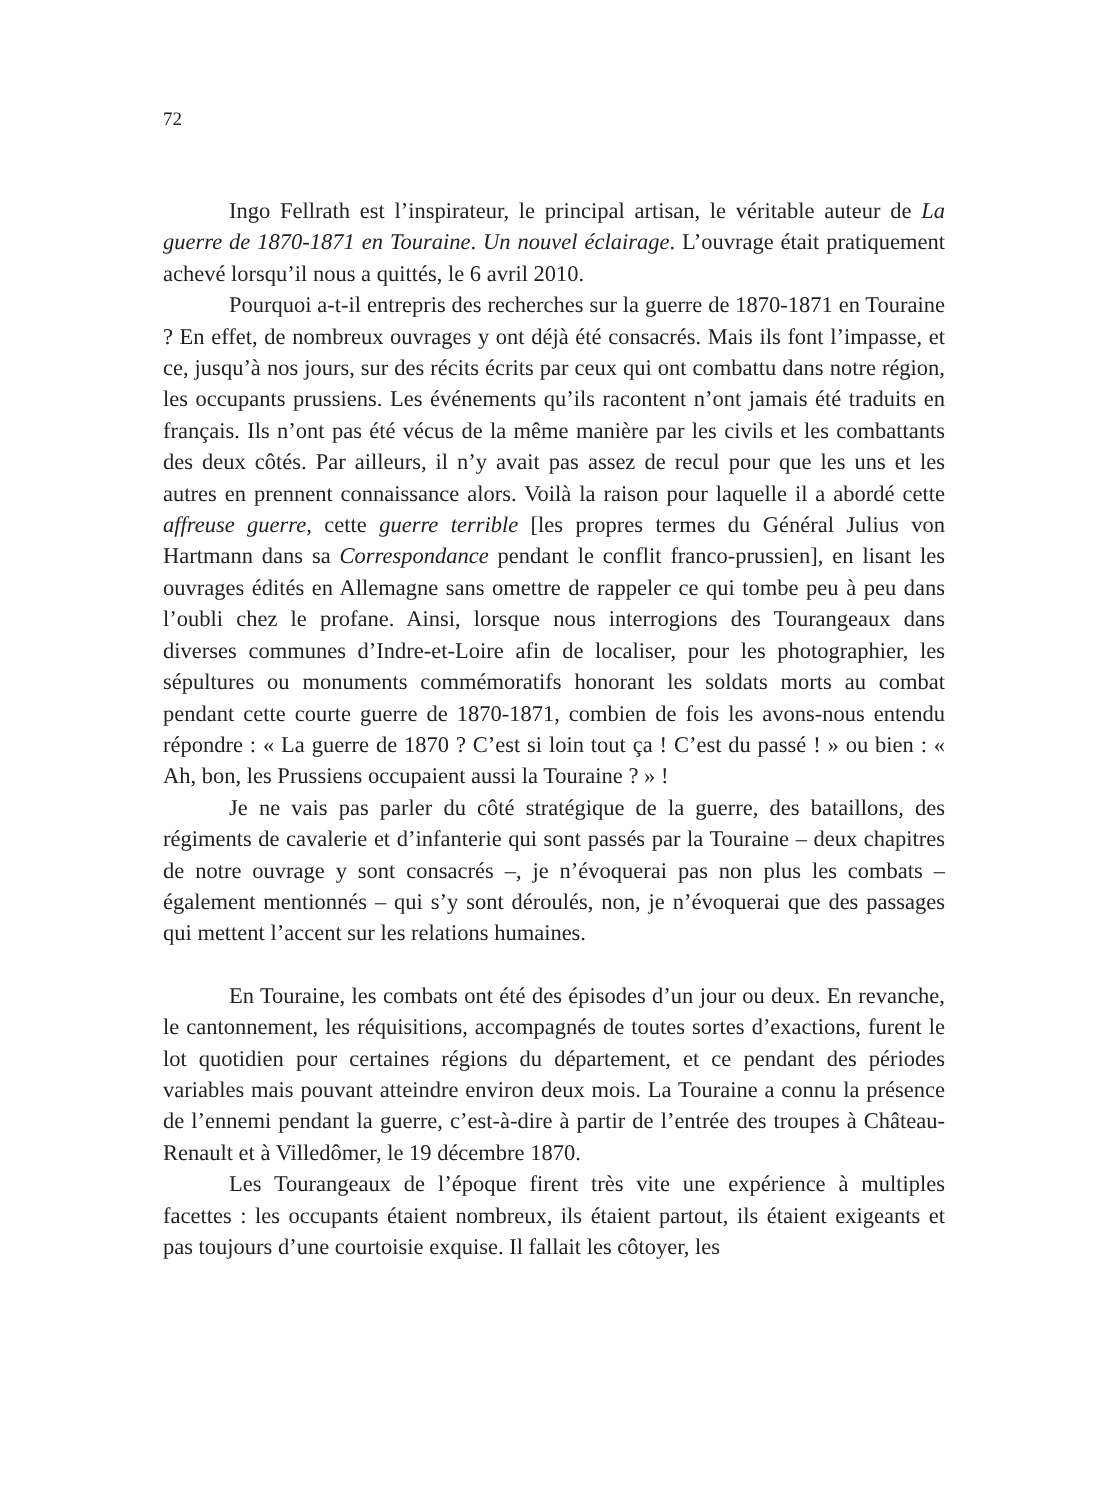72
Ingo Fellrath est l’inspirateur, le principal artisan, le véritable auteur de La guerre de 1870-1871 en Touraine. Un nouvel éclairage. L’ouvrage était pratiquement achevé lorsqu’il nous a quittés, le 6 avril 2010.
Pourquoi a-t-il entrepris des recherches sur la guerre de 1870-1871 en Touraine ? En effet, de nombreux ouvrages y ont déjà été consacrés. Mais ils font l’impasse, et ce, jusqu’à nos jours, sur des récits écrits par ceux qui ont combattu dans notre région, les occupants prussiens. Les événements qu’ils racontent n’ont jamais été traduits en français. Ils n’ont pas été vécus de la même manière par les civils et les combattants des deux côtés. Par ailleurs, il n’y avait pas assez de recul pour que les uns et les autres en prennent connaissance alors. Voilà la raison pour laquelle il a abordé cette affreuse guerre, cette guerre terrible [les propres termes du Général Julius von Hartmann dans sa Correspondance pendant le conflit franco-prussien], en lisant les ouvrages édités en Allemagne sans omettre de rappeler ce qui tombe peu à peu dans l’oubli chez le profane. Ainsi, lorsque nous interrogions des Tourangeaux dans diverses communes d’Indre-et-Loire afin de localiser, pour les photographier, les sépultures ou monuments commémoratifs honorant les soldats morts au combat pendant cette courte guerre de 1870-1871, combien de fois les avons-nous entendu répondre : « La guerre de 1870 ? C’est si loin tout ça ! C’est du passé ! » ou bien : « Ah, bon, les Prussiens occupaient aussi la Touraine ? » !
Je ne vais pas parler du côté stratégique de la guerre, des bataillons, des régiments de cavalerie et d’infanterie qui sont passés par la Touraine – deux chapitres de notre ouvrage y sont consacrés –, je n’évoquerai pas non plus les combats – également mentionnés – qui s’y sont déroulés, non, je n’évoquerai que des passages qui mettent l’accent sur les relations humaines.
En Touraine, les combats ont été des épisodes d’un jour ou deux. En revanche, le cantonnement, les réquisitions, accompagnés de toutes sortes d’exactions, furent le lot quotidien pour certaines régions du département, et ce pendant des périodes variables mais pouvant atteindre environ deux mois. La Touraine a connu la présence de l’ennemi pendant la guerre, c’est-à-dire à partir de l’entrée des troupes à Château-Renault et à Villedômer, le 19 décembre 1870.
Les Tourangeaux de l’époque firent très vite une expérience à multiples facettes : les occupants étaient nombreux, ils étaient partout, ils étaient exigeants et pas toujours d’une courtoisie exquise. Il fallait les côtoyer, les